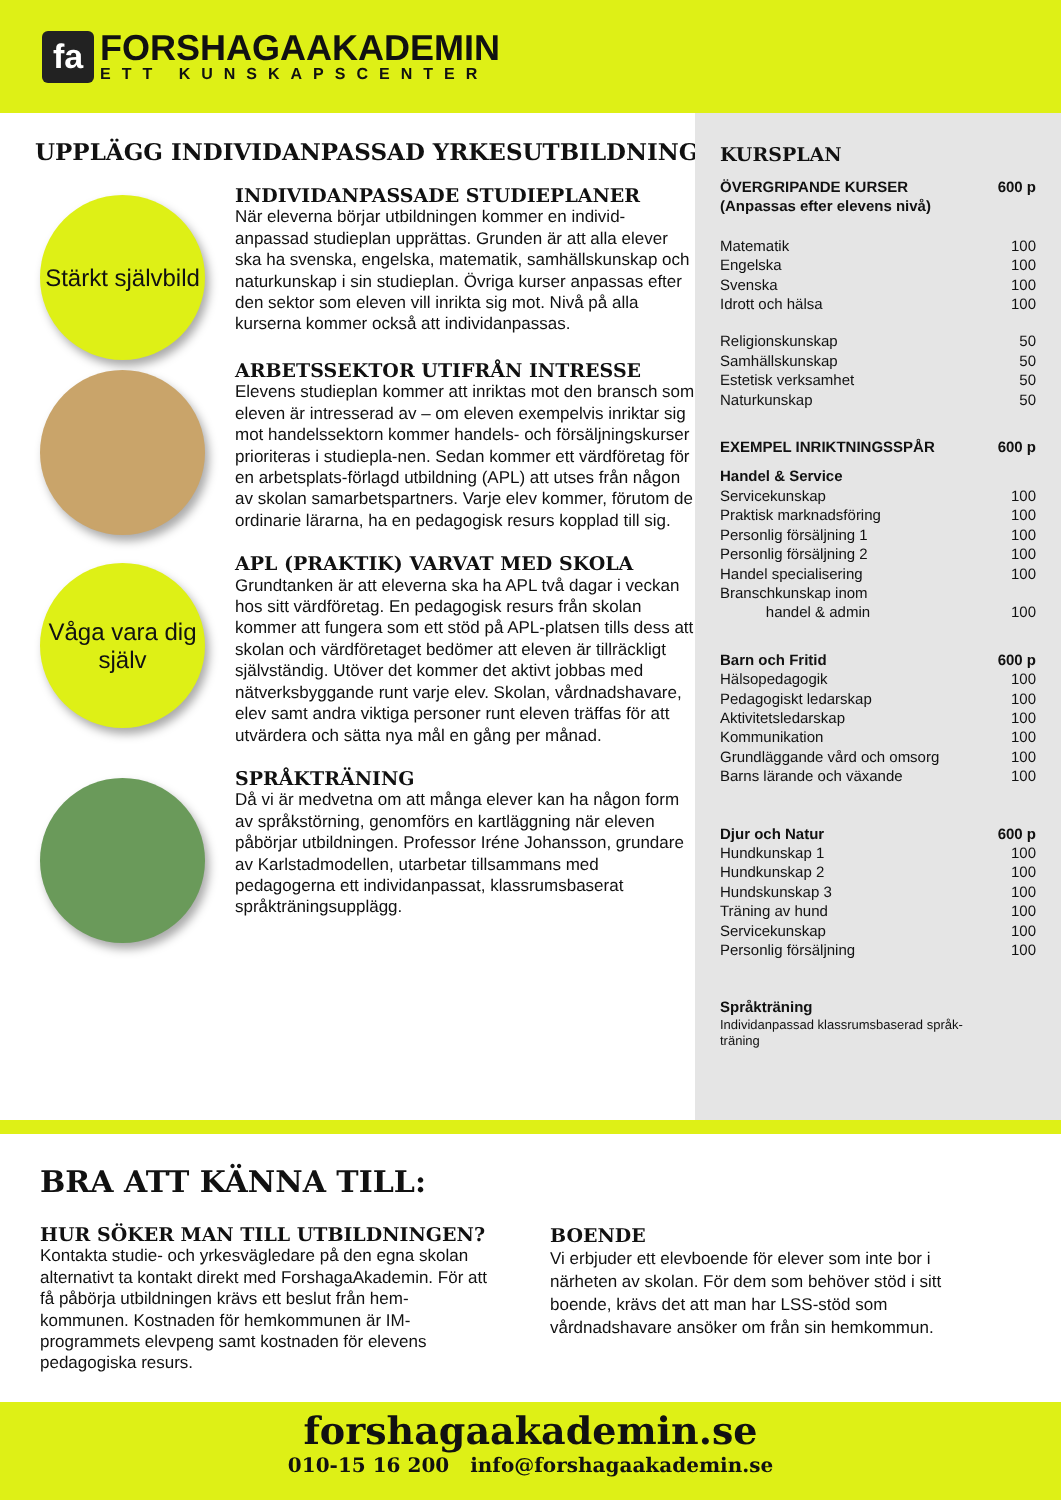fa
FORSHAGAAKADEMIN
ETT KUNSKAPSCENTER
UPPLÄGG INDIVIDANPASSAD YRKESUTBILDNING
Stärkt självbild
INDIVIDANPASSADE STUDIEPLANER
När eleverna börjar utbildningen kommer en individ-anpassad studieplan upprättas. Grunden är att alla elever ska ha svenska, engelska, matematik, samhällskunskap och naturkunskap i sin studieplan. Övriga kurser anpassas efter den sektor som eleven vill inrikta sig mot. Nivå på alla kurserna kommer också att individanpassas.
ARBETSSEKTOR UTIFRÅN INTRESSE
Elevens studieplan kommer att inriktas mot den bransch som eleven är intresserad av – om eleven exempelvis inriktar sig mot handelssektorn kommer handels- och försäljningskurser prioriteras i studiepla-nen. Sedan kommer ett värdföretag för en arbetsplats-förlagd utbildning (APL) att utses från någon av skolan samarbetspartners. Varje elev kommer, förutom de ordinarie lärarna, ha en pedagogisk resurs kopplad till sig.
Våga vara dig själv
APL (PRAKTIK) VARVAT MED SKOLA
Grundtanken är att eleverna ska ha APL två dagar i veckan hos sitt värdföretag. En pedagogisk resurs från skolan kommer att fungera som ett stöd på APL-platsen tills dess att skolan och värdföretaget bedömer att eleven är tillräckligt självständig. Utöver det kommer det aktivt jobbas med nätverksbyggande runt varje elev. Skolan, vårdnadshavare, elev samt andra viktiga personer runt eleven träffas för att utvärdera och sätta nya mål en gång per månad.
SPRÅKTRÄNING
Då vi är medvetna om att många elever kan ha någon form av språkstörning, genomförs en kartläggning när eleven påbörjar utbildningen. Professor Iréne Johansson, grundare av Karlstadmodellen, utarbetar tillsammans med pedagogerna ett individanpassat, klassrumsbaserat språkträningsupplägg.
KURSPLAN
| ÖVERGRIPANDE KURSER (Anpassas efter elevens nivå) | 600 p |
| Matematik | 100 |
| Engelska | 100 |
| Svenska | 100 |
| Idrott och hälsa | 100 |
| Religionskunskap | 50 |
| Samhällskunskap | 50 |
| Estetisk verksamhet | 50 |
| Naturkunskap | 50 |
| EXEMPEL INRIKTNINGSSPÅR | 600 p |
| Handel & Service | |
| Servicekunskap | 100 |
| Praktisk marknadsföring | 100 |
| Personlig försäljning 1 | 100 |
| Personlig försäljning 2 | 100 |
| Handel specialisering | 100 |
| Branschkunskap inom handel & admin | 100 |
| Barn och Fritid | 600 p |
| Hälsopedagogik | 100 |
| Pedagogiskt ledarskap | 100 |
| Aktivitetsledarskap | 100 |
| Kommunikation | 100 |
| Grundläggande vård och omsorg | 100 |
| Barns lärande och växande | 100 |
| Djur och Natur | 600 p |
| Hundkunskap 1 | 100 |
| Hundkunskap 2 | 100 |
| Hundskunskap 3 | 100 |
| Träning av hund | 100 |
| Servicekunskap | 100 |
| Personlig försäljning | 100 |
| Språkträning | |
| Individanpassad klassrumsbaserad språk-träning | |
BRA ATT KÄNNA TILL:
HUR SÖKER MAN TILL UTBILDNINGEN?
Kontakta studie- och yrkesvägledare på den egna skolan alternativt ta kontakt direkt med ForshagaAkademin. För att få påbörja utbildningen krävs ett beslut från hem-kommunen. Kostnaden för hemkommunen är IM-programmets elevpeng samt kostnaden för elevens pedagogiska resurs.
BOENDE
Vi erbjuder ett elevboende för elever som inte bor i närheten av skolan. För dem som behöver stöd i sitt boende, krävs det att man har LSS-stöd som vårdnadshavare ansöker om från sin hemkommun.
forshagaakademin.se
010-15 16 200 info@forshagaakademin.se